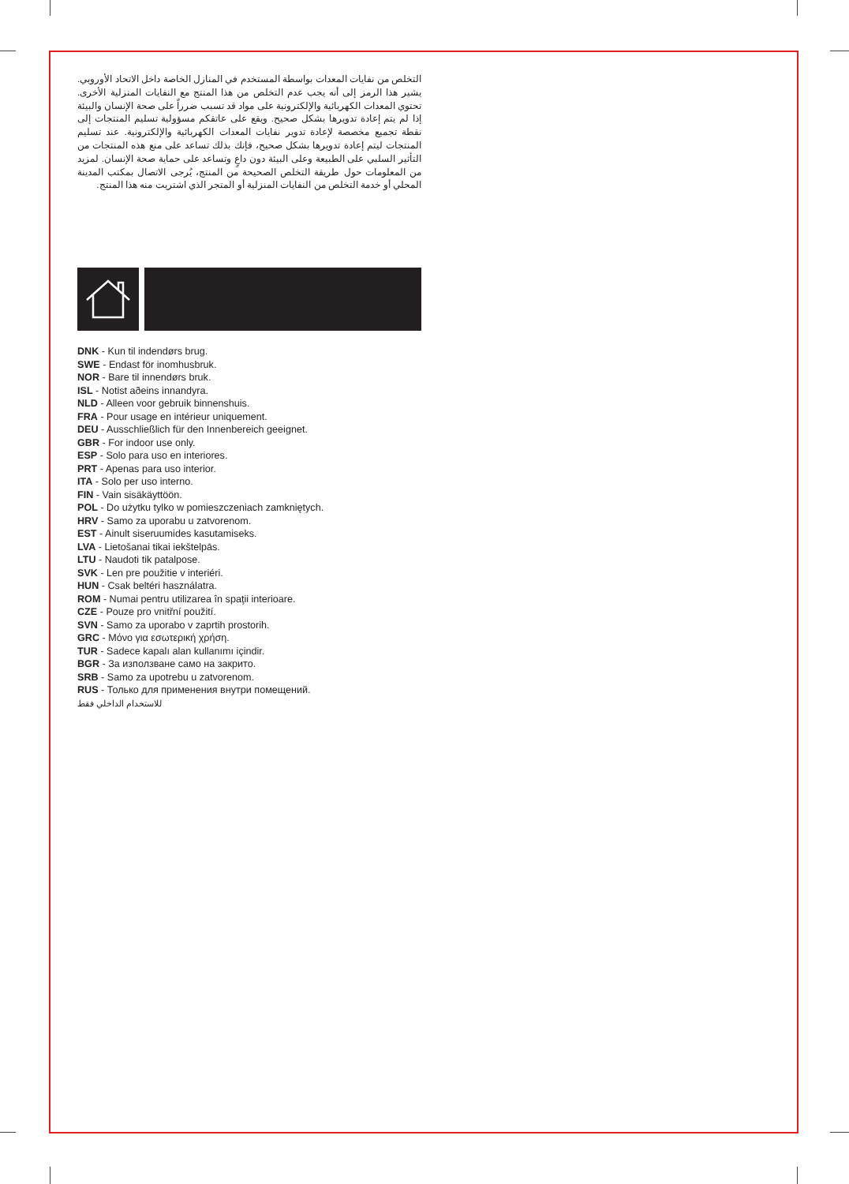التخلص من نفايات المعدات بواسطة المستخدم في المنازل الخاصة داخل الاتحاد الأوروبي. يشير هذا الرمز إلى أنه يجب عدم التخلص من هذا المنتج مع النفايات المنزلية الأخرى. تحتوي المعدات الكهربائية والإلكترونية على مواد قد تسبب ضرراً على صحة الإنسان والبيئة إذا لم يتم إعادة تدويرها بشكل صحيح. ويقع على عاتقكم مسؤولية تسليم المنتجات إلى نقطة تجميع مخصصة لإعادة تدوير نفايات المعدات الكهربائية والإلكترونية. عند تسليم المنتجات ليتم إعادة تدويرها بشكل صحيح، فإنك بذلك تساعد على منع هذه المنتجات من التأثير السلبي على الطبيعة وعلى البيئة دون داعٍ وتساعد على حماية صحة الإنسان. لمزيد من المعلومات حول طريقة التخلص الصحيحة من المنتج، يُرجى الاتصال بمكتب المدينة المحلي أو خدمة التخلص من النفايات المنزلية أو المتجر الذي اشتريت منه هذا المنتج.
DNK - Kun til indendørs brug.
SWE - Endast för inomhusbruk.
NOR - Bare til innendørs bruk.
ISL - Notist aðeins innandyra.
NLD - Alleen voor gebruik binnenshuis.
FRA - Pour usage en intérieur uniquement.
DEU - Ausschließlich für den Innenbereich geeignet.
GBR - For indoor use only.
ESP - Solo para uso en interiores.
PRT - Apenas para uso interior.
ITA - Solo per uso interno.
FIN - Vain sisäkäyttöön.
POL - Do użytku tylko w pomieszczeniach zamkniętych.
HRV - Samo za uporabu u zatvorenom.
EST - Ainult siseruumides kasutamiseks.
LVA - Lietošanai tikai iekštelpās.
LTU - Naudoti tik patalpose.
SVK - Len pre použitie v interiéri.
HUN - Csak beltéri használatra.
ROM - Numai pentru utilizarea în spaţii interioare.
CZE - Pouze pro vnitřní použití.
SVN - Samo za uporabo v zaprtih prostorih.
GRC - Μόνο για εσωτερική χρήση.
TUR - Sadece kapalı alan kullanımı içindir.
BGR - За използване само на закрито.
SRB - Samo za upotrebu u zatvorenom.
RUS - Только для применения внутри помещений.
للاستخدام الداخلي فقط